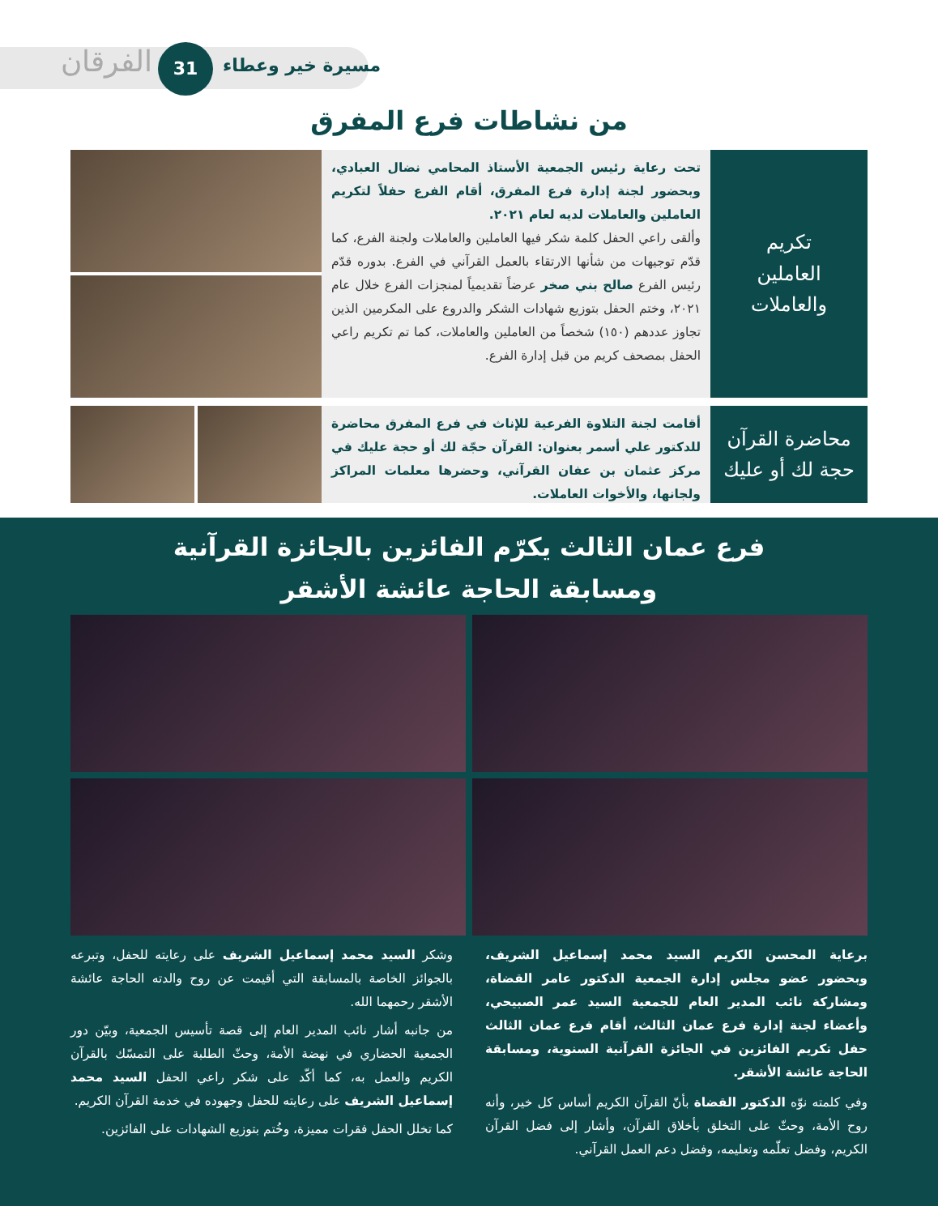مسيرة خير وعطاء
31
الفرقان
من نشاطات فرع المفرق
تكريم
العاملين
والعاملات
تحت رعاية رئيس الجمعية الأستاذ المحامي نضال العبادي، وبحضور لجنة إدارة فرع المفرق، أقام الفرع حفلاً لتكريم العاملين والعاملات لديه لعام ٢٠٢١.
وألقى راعي الحفل كلمة شكر فيها العاملين والعاملات ولجنة الفرع، كما قدّم توجيهات من شأنها الارتقاء بالعمل القرآني في الفرع. بدوره قدّم رئيس الفرع صالح بني صخر عرضاً تقديمياً لمنجزات الفرع خلال عام ٢٠٢١، وختم الحفل بتوزيع شهادات الشكر والدروع على المكرمين الذين تجاوز عددهم (١٥٠) شخصاً من العاملين والعاملات، كما تم تكريم راعي الحفل بمصحف كريم من قبل إدارة الفرع.
محاضرة القرآن
حجة لك أو عليك
أقامت لجنة التلاوة الفرعية للإناث في فرع المفرق محاضرة للدكتور علي أسمر بعنوان: القرآن حجّة لك أو حجة عليك في مركز عثمان بن عفان القرآني، وحضرها معلمات المراكز ولجانها، والأخوات العاملات.
فرع عمان الثالث يكرّم الفائزين بالجائزة القرآنية
ومسابقة الحاجة عائشة الأشقر
برعاية المحسن الكريم السيد محمد إسماعيل الشريف، وبحضور عضو مجلس إدارة الجمعية الدكتور عامر القضاة، ومشاركة نائب المدير العام للجمعية السيد عمر الصبيحي، وأعضاء لجنة إدارة فرع عمان الثالث، أقام فرع عمان الثالث حفل تكريم الفائزين في الجائزة القرآنية السنوية، ومسابقة الحاجة عائشة الأشقر.
وفي كلمته نوّه الدكتور القضاة بأنّ القرآن الكريم أساس كل خير، وأنه روح الأمة، وحثّ على التخلق بأخلاق القرآن، وأشار إلى فضل القرآن الكريم، وفضل تعلّمه وتعليمه، وفضل دعم العمل القرآني.
وشكر السيد محمد إسماعيل الشريف على رعايته للحفل، وتبرعه بالجوائز الخاصة بالمسابقة التي أقيمت عن روح والدته الحاجة عائشة الأشقر رحمهما الله.
من جانبه أشار نائب المدير العام إلى قصة تأسيس الجمعية، وبيّن دور الجمعية الحضاري في نهضة الأمة، وحثّ الطلبة على التمسّك بالقرآن الكريم والعمل به، كما أكّد على شكر راعي الحفل السيد محمد إسماعيل الشريف على رعايته للحفل وجهوده في خدمة القرآن الكريم.
كما تخلل الحفل فقرات مميزة، وخُتم بتوزيع الشهادات على الفائزين.